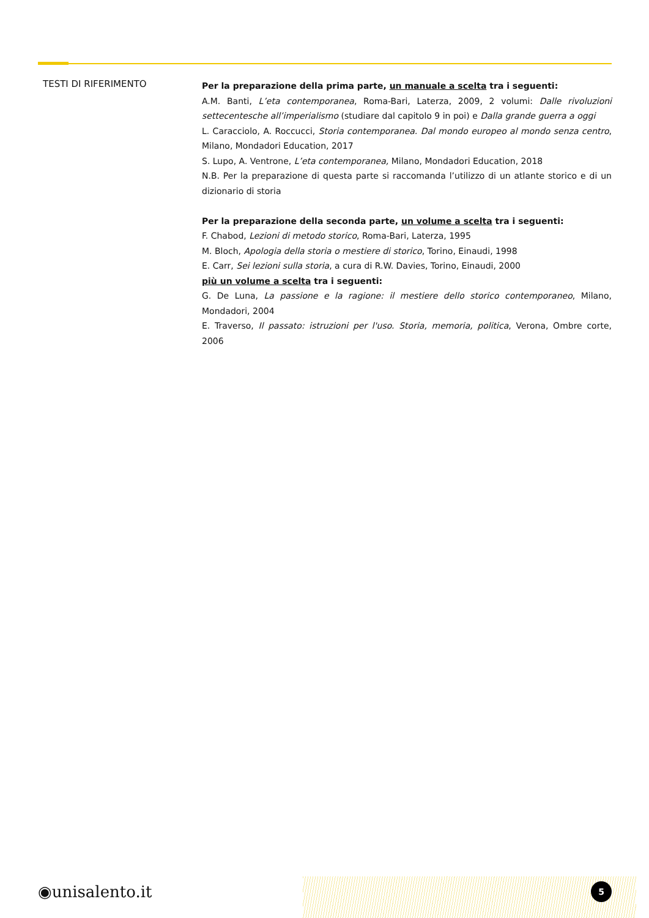TESTI DI RIFERIMENTO
Per la preparazione della prima parte, un manuale a scelta tra i seguenti:
A.M. Banti, L’eta contemporanea, Roma-Bari, Laterza, 2009, 2 volumi: Dalle rivoluzioni settecentesche all’imperialismo (studiare dal capitolo 9 in poi) e Dalla grande guerra a oggi
L. Caracciolo, A. Roccucci, Storia contemporanea. Dal mondo europeo al mondo senza centro, Milano, Mondadori Education, 2017
S. Lupo, A. Ventrone, L’eta contemporanea, Milano, Mondadori Education, 2018
N.B. Per la preparazione di questa parte si raccomanda l’utilizzo di un atlante storico e di un dizionario di storia
Per la preparazione della seconda parte, un volume a scelta tra i seguenti:
F. Chabod, Lezioni di metodo storico, Roma-Bari, Laterza, 1995
M. Bloch, Apologia della storia o mestiere di storico, Torino, Einaudi, 1998
E. Carr, Sei lezioni sulla storia, a cura di R.W. Davies, Torino, Einaudi, 2000
più un volume a scelta tra i seguenti:
G. De Luna, La passione e la ragione: il mestiere dello storico contemporaneo, Milano, Mondadori, 2004
E. Traverso, Il passato: istruzioni per l'uso. Storia, memoria, politica, Verona, Ombre corte, 2006
◉unisalento.it
5